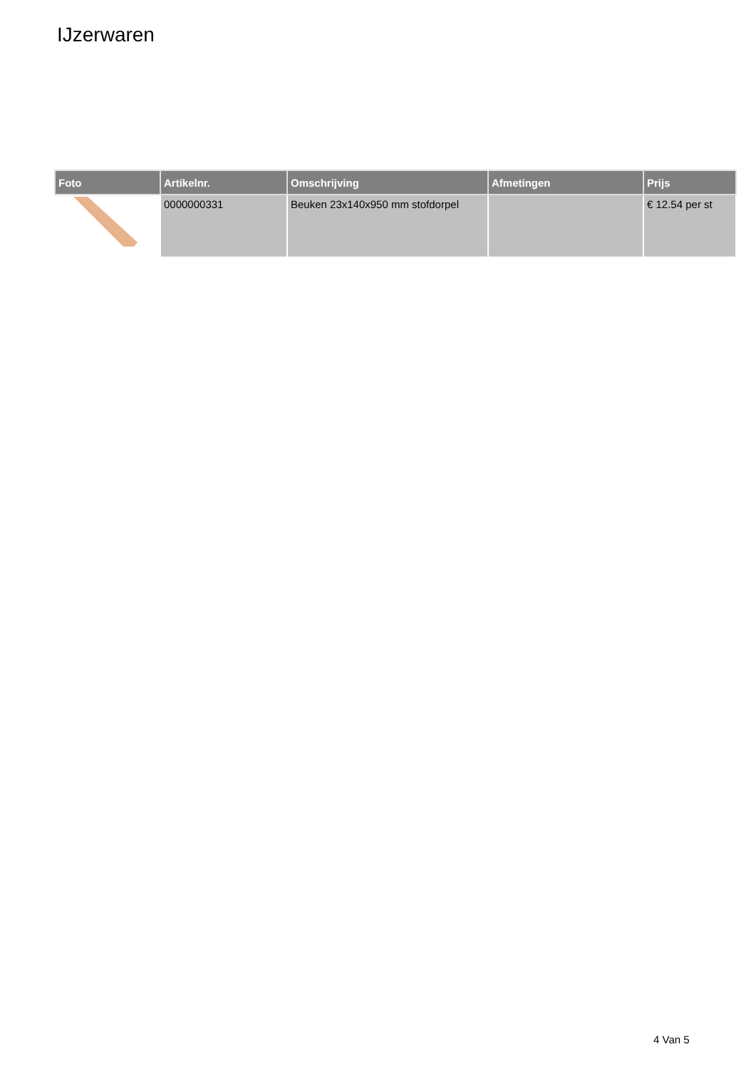IJzerwaren
| Foto | Artikelnr. | Omschrijving | Afmetingen | Prijs |
| --- | --- | --- | --- | --- |
| | 0000000331 | Beuken 23x140x950 mm stofdorpel | | € 12.54 per st |
4 Van 5